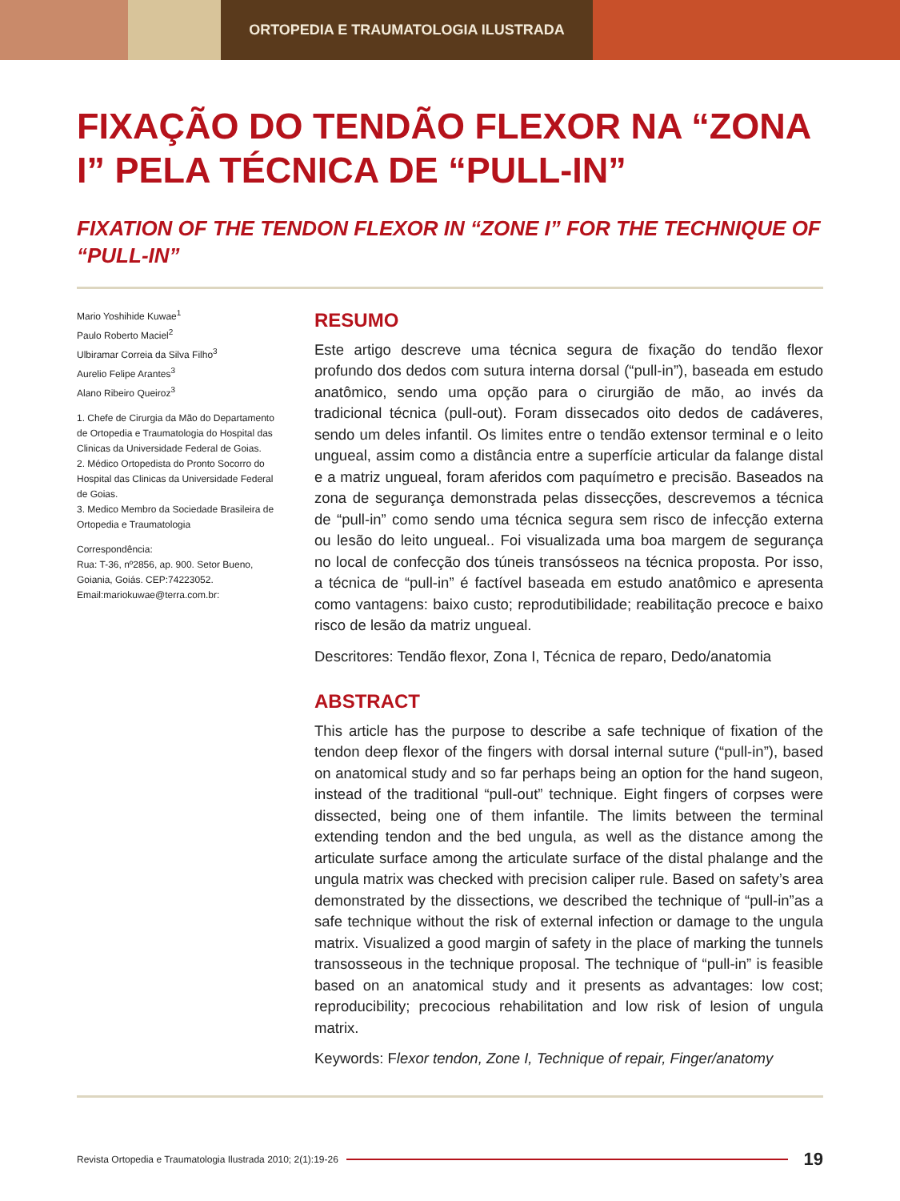ORTOPEDIA E TRAUMATOLOGIA ILUSTRADA
FIXAÇÃO DO TENDÃO FLEXOR NA “ZONA I” PELA TÉCNICA DE “PULL-IN”
FIXATION OF THE TENDON FLEXOR IN “ZONE I” FOR THE TECHNIQUE OF “PULL-IN”
Mario Yoshihide Kuwae<sup>1</sup>
Paulo Roberto Maciel<sup>2</sup>
Ulbiramar Correia da Silva Filho<sup>3</sup>
Aurelio Felipe Arantes<sup>3</sup>
Alano Ribeiro Queiroz<sup>3</sup>
1. Chefe de Cirurgia da Mão do Departamento de Ortopedia e Traumatologia do Hospital das Clinicas da Universidade Federal de Goias.
2. Médico Ortopedista do Pronto Socorro do Hospital das Clinicas da Universidade Federal de Goias.
3. Medico Membro da Sociedade Brasileira de Ortopedia e Traumatologia
Correspondência:
Rua: T-36, nº2856, ap. 900. Setor Bueno, Goiania, Goiás. CEP:74223052.
Email:mariokuwae@terra.com.br:
RESUMO
Este artigo descreve uma técnica segura de fixação do tendão flexor profundo dos dedos com sutura interna dorsal (“pull-in”), baseada em estudo anatômico, sendo uma opção para o cirurgião de mão, ao invés da tradicional técnica (pull-out). Foram dissecados oito dedos de cadáveres, sendo um deles infantil. Os limites entre o tendão extensor terminal e o leito ungueal, assim como a distância entre a superfície articular da falange distal e a matriz ungueal, foram aferidos com paquímetro e precisão. Baseados na zona de segurança demonstrada pelas dissecções, descrevemos a técnica de “pull-in” como sendo uma técnica segura sem risco de infecção externa ou lesão do leito ungueal.. Foi visualizada uma boa margem de segurança no local de confecção dos túneis transósseos na técnica proposta. Por isso, a técnica de “pull-in” é factível baseada em estudo anatômico e apresenta como vantagens: baixo custo; reprodutibilidade; reabilitação precoce e baixo risco de lesão da matriz ungueal.
Descritores: Tendão flexor, Zona I, Técnica de reparo, Dedo/anatomia
ABSTRACT
This article has the purpose to describe a safe technique of fixation of the tendon deep flexor of the fingers with dorsal internal suture (“pull-in”), based on anatomical study and so far perhaps being an option for the hand sugeon, instead of the traditional “pull-out” technique. Eight fingers of corpses were dissected, being one of them infantile. The limits between the terminal extending tendon and the bed ungula, as well as the distance among the articulate surface among the articulate surface of the distal phalange and the ungula matrix was checked with precision caliper rule. Based on safety’s area demonstrated by the dissections, we described the technique of “pull-in”as a safe technique without the risk of external infection or damage to the ungula matrix. Visualized a good margin of safety in the place of marking the tunnels transosseous in the technique proposal. The technique of “pull-in” is feasible based on an anatomical study and it presents as advantages: low cost; reproducibility; precocious rehabilitation and low risk of lesion of ungula matrix.
Keywords: Flexor tendon, Zone I, Technique of repair, Finger/anatomy
Revista Ortopedia e Traumatologia Ilustrada 2010; 2(1):19-26 19